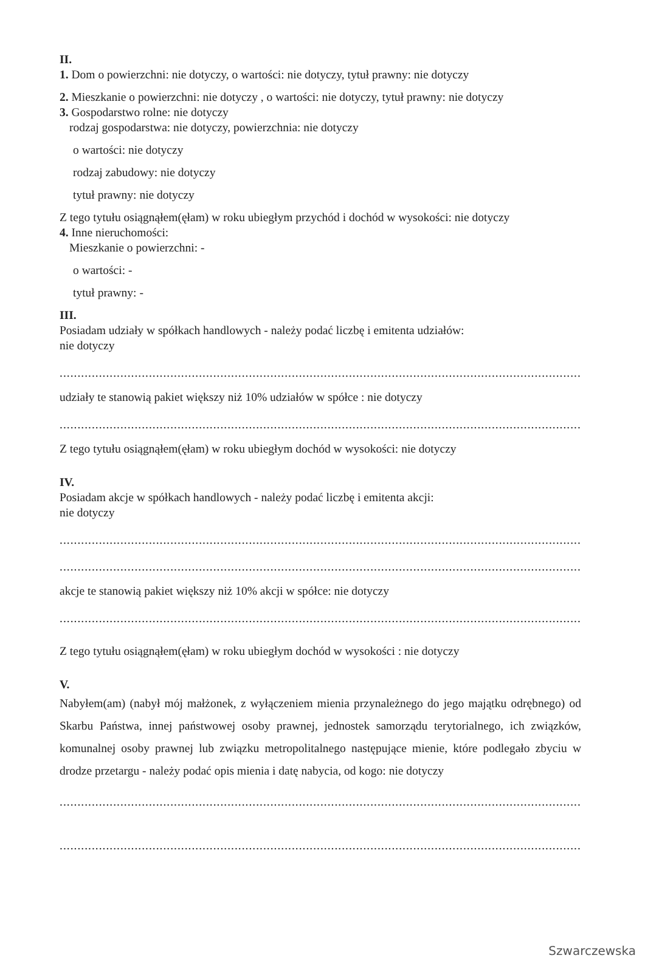II.
1. Dom o powierzchni: nie dotyczy, o wartości: nie dotyczy, tytuł prawny: nie dotyczy
2. Mieszkanie o powierzchni: nie dotyczy , o wartości: nie dotyczy, tytuł prawny: nie dotyczy
3. Gospodarstwo rolne: nie dotyczy
rodzaj gospodarstwa: nie dotyczy, powierzchnia: nie dotyczy
o wartości: nie dotyczy
rodzaj zabudowy: nie dotyczy
tytuł prawny: nie dotyczy
Z tego tytułu osiągnąłem(ęłam) w roku ubiegłym przychód i dochód w wysokości: nie dotyczy
4. Inne nieruchomości:
Mieszkanie o powierzchni: -
o wartości: -
tytuł prawny: -
III.
Posiadam udziały w spółkach handlowych - należy podać liczbę i emitenta udziałów:
nie dotyczy
............................................................................................................................................................
udziały te stanowią pakiet większy niż 10% udziałów w spółce : nie dotyczy
............................................................................................................................................................
Z tego tytułu osiągnąłem(ęłam) w roku ubiegłym dochód w wysokości: nie dotyczy
IV.
Posiadam akcje w spółkach handlowych - należy podać liczbę i emitenta akcji:
nie dotyczy
............................................................................................................................................................
............................................................................................................................................................
akcje te stanowią pakiet większy niż 10% akcji w spółce: nie dotyczy
............................................................................................................................................................
Z tego tytułu osiągnąłem(ęłam) w roku ubiegłym dochód w wysokości : nie dotyczy
V.
Nabyłem(am) (nabył mój małżonek, z wyłączeniem mienia przynależnego do jego majątku odrębnego) od Skarbu Państwa, innej państwowej osoby prawnej, jednostek samorządu terytorialnego, ich związków, komunalnej osoby prawnej lub związku metropolitalnego następujące mienie, które podlegało zbyciu w drodze przetargu - należy podać opis mienia i datę nabycia, od kogo: nie dotyczy
............................................................................................................................................................
.........................................................................................................................................................
Szwarczewska